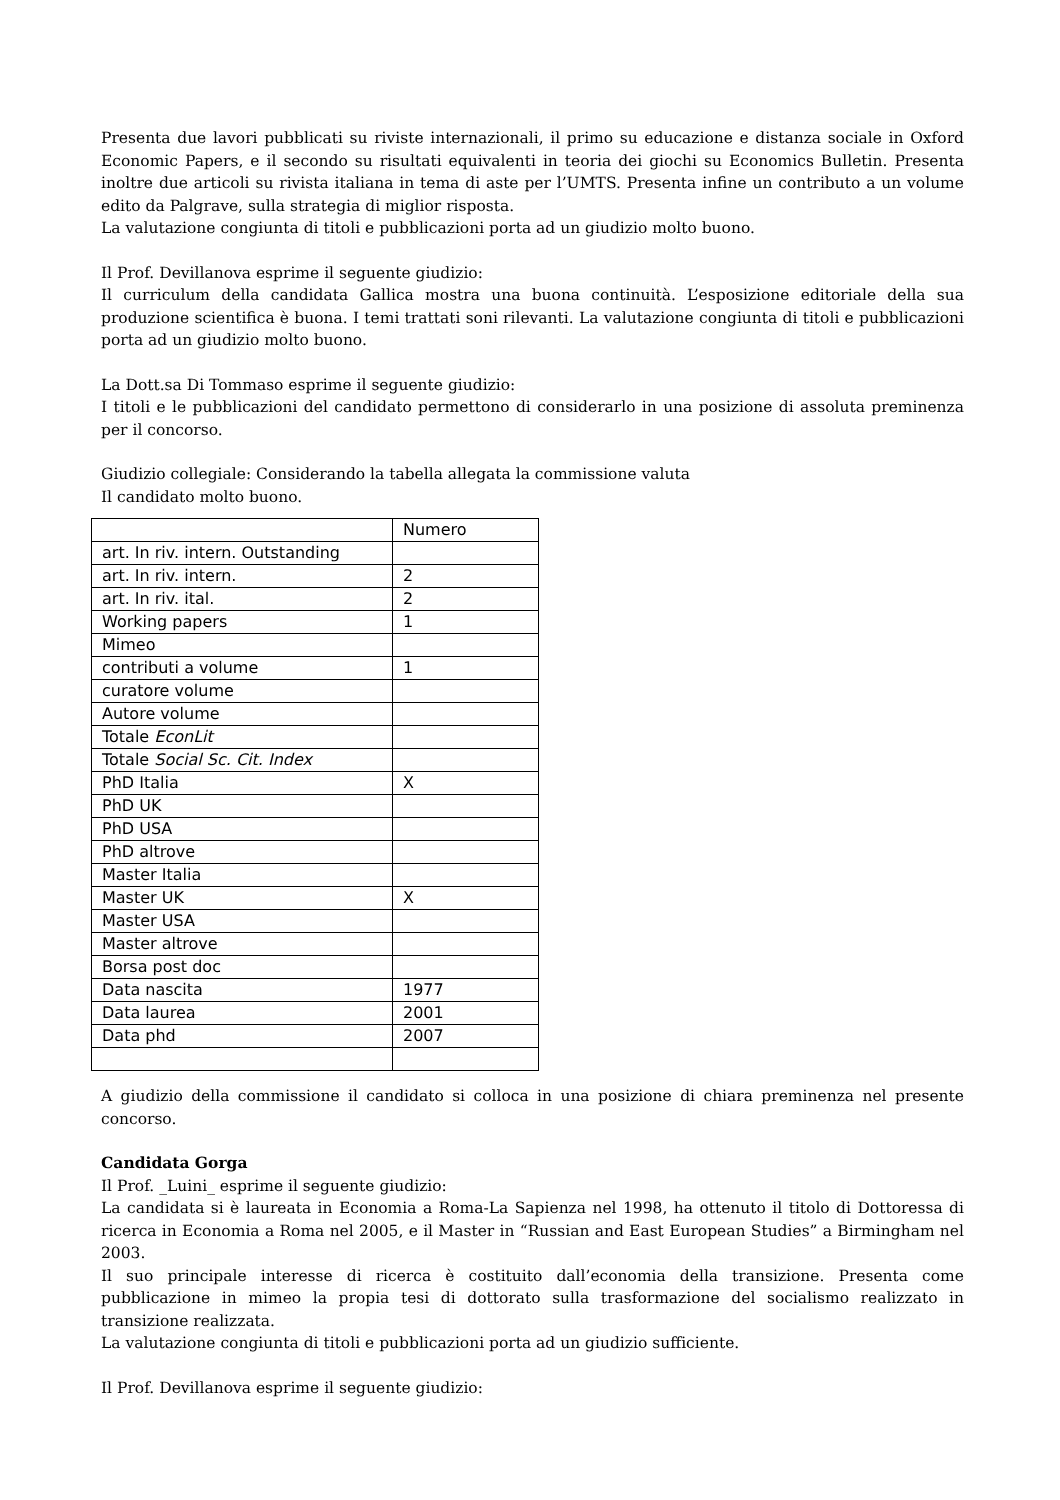Presenta due lavori pubblicati su riviste internazionali, il primo su educazione e distanza sociale in Oxford Economic Papers, e il secondo su risultati equivalenti in teoria dei giochi su Economics Bulletin. Presenta inoltre due articoli su rivista italiana in tema di aste per l’UMTS. Presenta infine un contributo a un volume edito da Palgrave, sulla strategia di miglior risposta.
La valutazione congiunta di titoli e pubblicazioni porta ad un giudizio molto buono.
Il Prof. Devillanova esprime il seguente giudizio:
Il curriculum della candidata Gallica mostra una buona continuità. L’esposizione editoriale della sua produzione scientifica è buona. I temi trattati soni rilevanti. La valutazione congiunta di titoli e pubblicazioni porta ad un giudizio molto buono.
La Dott.sa Di Tommaso esprime il seguente giudizio:
I titoli e le pubblicazioni del candidato permettono di considerarlo in una posizione di assoluta preminenza per il concorso.
Giudizio collegiale: Considerando la tabella allegata la commissione valuta
Il candidato molto buono.
| | Numero |
| art. In riv. intern. Outstanding | |
| art. In riv. intern. | 2 |
| art. In riv. ital. | 2 |
| Working papers | 1 |
| Mimeo | |
| contributi a volume | 1 |
| curatore volume | |
| Autore volume | |
| Totale EconLit | |
| Totale Social Sc. Cit. Index | |
| PhD Italia | X |
| PhD UK | |
| PhD USA | |
| PhD altrove | |
| Master Italia | |
| Master UK | X |
| Master USA | |
| Master altrove | |
| Borsa post doc | |
| Data nascita | 1977 |
| Data laurea | 2001 |
| Data phd | 2007 |
A giudizio della commissione il candidato si colloca in una posizione di chiara preminenza nel presente concorso.
Candidata Gorga
Il Prof. _Luini_ esprime il seguente giudizio:
La candidata si è laureata in Economia a Roma-La Sapienza nel 1998, ha ottenuto il titolo di Dottoressa di ricerca in Economia a Roma nel 2005, e il Master in “Russian and East European Studies” a Birmingham nel 2003.
Il suo principale interesse di ricerca è costituito dall’economia della transizione. Presenta come pubblicazione in mimeo la propia tesi di dottorato sulla trasformazione del socialismo realizzato in transizione realizzata.
La valutazione congiunta di titoli e pubblicazioni porta ad un giudizio sufficiente.
Il Prof. Devillanova esprime il seguente giudizio: